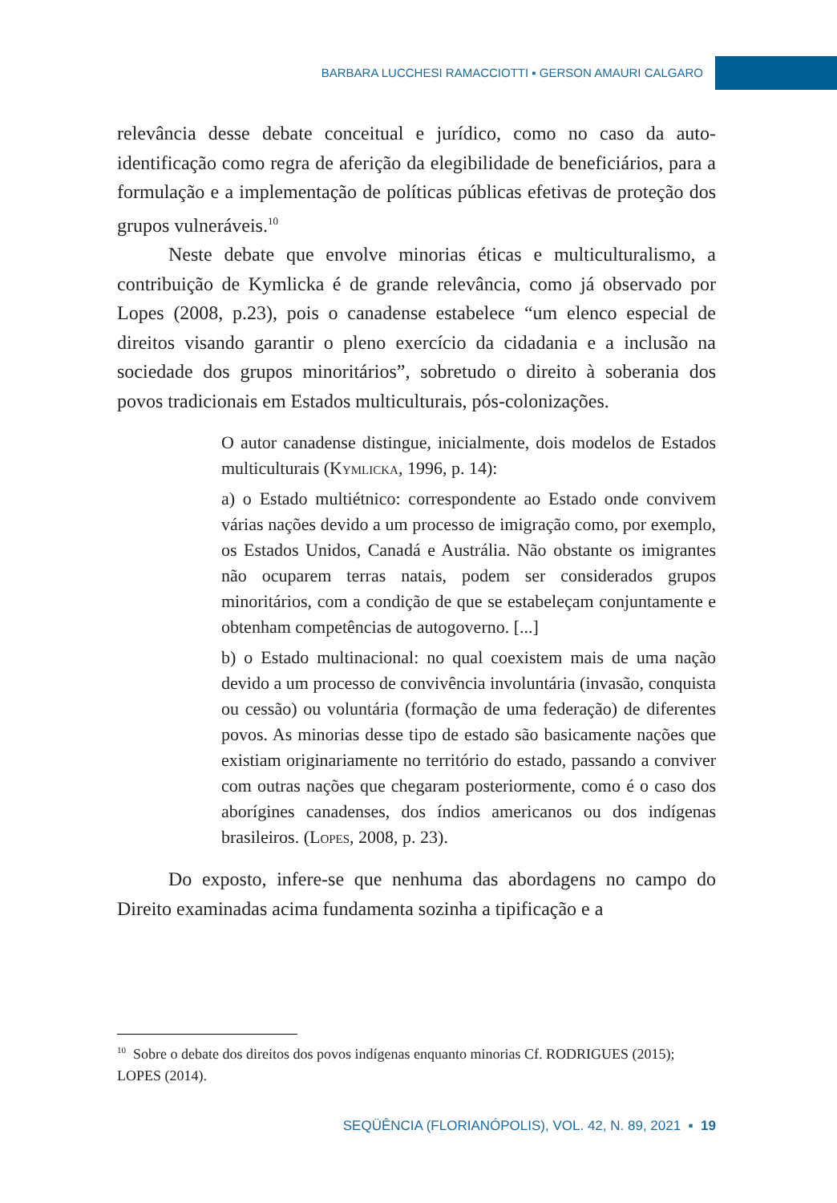BARBARA LUCCHESI RAMACCIOTTI ▪ GERSON AMAURI CALGARO
relevância desse debate conceitual e jurídico, como no caso da auto-identificação como regra de aferição da elegibilidade de beneficiários, para a formulação e a implementação de políticas públicas efetivas de proteção dos grupos vulneráveis.<sup>10</sup>
Neste debate que envolve minorias éticas e multiculturalismo, a contribuição de Kymlicka é de grande relevância, como já observado por Lopes (2008, p.23), pois o canadense estabelece “um elenco especial de direitos visando garantir o pleno exercício da cidadania e a inclusão na sociedade dos grupos minoritários”, sobretudo o direito à soberania dos povos tradicionais em Estados multiculturais, pós-colonizações.
O autor canadense distingue, inicialmente, dois modelos de Estados multiculturais (Kymlicka, 1996, p. 14):
a) o Estado multiétnico: correspondente ao Estado onde convivem várias nações devido a um processo de imigração como, por exemplo, os Estados Unidos, Canadá e Austrália. Não obstante os imigrantes não ocuparem terras natais, podem ser considerados grupos minoritários, com a condição de que se estabeleçam conjuntamente e obtenham competências de autogoverno. [...]
b) o Estado multinacional: no qual coexistem mais de uma nação devido a um processo de convivência involuntária (invasão, conquista ou cessão) ou voluntária (formação de uma federação) de diferentes povos. As minorias desse tipo de estado são basicamente nações que existiam originariamente no território do estado, passando a conviver com outras nações que chegaram posteriormente, como é o caso dos aborígines canadenses, dos índios americanos ou dos indígenas brasileiros. (Lopes, 2008, p. 23).
Do exposto, infere-se que nenhuma das abordagens no campo do Direito examinadas acima fundamenta sozinha a tipificação e a
<sup>10</sup> Sobre o debate dos direitos dos povos indígenas enquanto minorias Cf. RODRIGUES (2015); LOPES (2014).
SEQÜÊNCIA (FLORIANÓPOLIS), VOL. 42, N. 89, 2021 ▪ 19